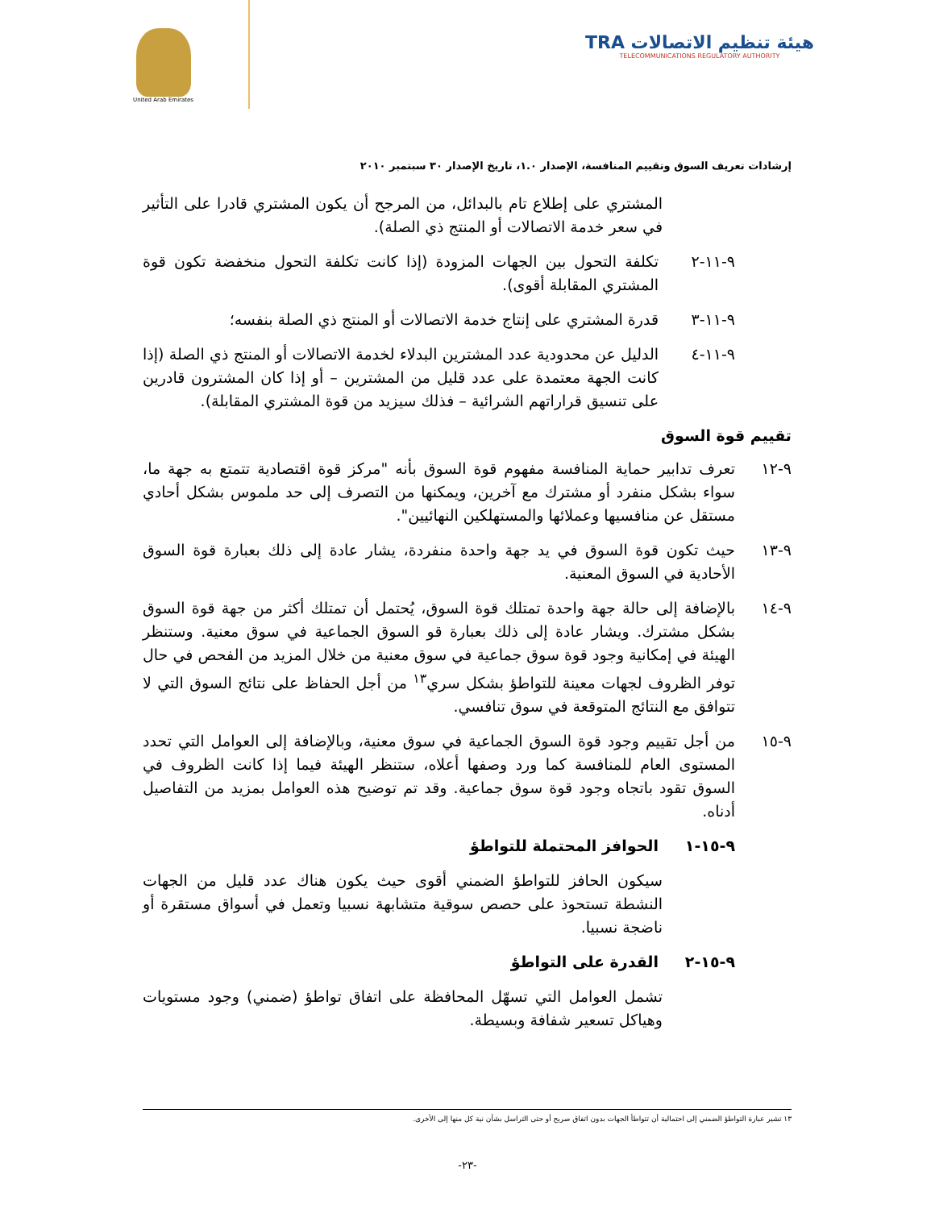هيئة تنظيم الاتصالات TRA
TELECOMMUNICATIONS REGULATORY AUTHORITY
United Arab Emirates
إرشادات تعريف السوق وتقييم المنافسة، الإصدار ١.٠، تاريخ الإصدار ٣٠ سبتمبر ٢٠١٠
المشتري على إطلاع تام بالبدائل، من المرجح أن يكون المشتري قادرا على التأثير في سعر خدمة الاتصالات أو المنتج ذي الصلة).
٩-١١-٢ تكلفة التحول بين الجهات المزودة (إذا كانت تكلفة التحول منخفضة تكون قوة المشتري المقابلة أقوى).
٩-١١-٣ قدرة المشتري على إنتاج خدمة الاتصالات أو المنتج ذي الصلة بنفسه؛
٩-١١-٤ الدليل عن محدودية عدد المشترين البدلاء لخدمة الاتصالات أو المنتج ذي الصلة (إذا كانت الجهة معتمدة على عدد قليل من المشترين – أو إذا كان المشترون قادرين على تنسيق قراراتهم الشرائية – فذلك سيزيد من قوة المشتري المقابلة).
تقييم قوة السوق
٩-١٢ تعرف تدابير حماية المنافسة مفهوم قوة السوق بأنه "مركز قوة اقتصادية تتمتع به جهة ما، سواء بشكل منفرد أو مشترك مع آخرين، ويمكنها من التصرف إلى حد ملموس بشكل أحادي مستقل عن منافسيها وعملائها والمستهلكين النهائيين".
٩-١٣ حيث تكون قوة السوق في يد جهة واحدة منفردة، يشار عادة إلى ذلك بعبارة قوة السوق الأحادية في السوق المعنية.
٩-١٤ بالإضافة إلى حالة جهة واحدة تمتلك قوة السوق، يُحتمل أن تمتلك أكثر من جهة قوة السوق بشكل مشترك. ويشار عادة إلى ذلك بعبارة قو السوق الجماعية في سوق معنية. وستنظر الهيئة في إمكانية وجود قوة سوق جماعية في سوق معنية من خلال المزيد من الفحص في حال توفر الظروف لجهات معينة للتواطؤ بشكل سري<sup>١٣</sup> من أجل الحفاظ على نتائج السوق التي لا تتوافق مع النتائج المتوقعة في سوق تنافسي.
٩-١٥ من أجل تقييم وجود قوة السوق الجماعية في سوق معنية، وبالإضافة إلى العوامل التي تحدد المستوى العام للمنافسة كما ورد وصفها أعلاه، ستنظر الهيئة فيما إذا كانت الظروف في السوق تقود باتجاه وجود قوة سوق جماعية. وقد تم توضيح هذه العوامل بمزيد من التفاصيل أدناه.
٩-١٥-١ الحوافز المحتملة للتواطؤ
سيكون الحافز للتواطؤ الضمني أقوى حيث يكون هناك عدد قليل من الجهات النشطة تستحوذ على حصص سوقية متشابهة نسبيا وتعمل في أسواق مستقرة أو ناضجة نسبيا.
٩-١٥-٢ القدرة على التواطؤ
تشمل العوامل التي تسهّل المحافظة على اتفاق تواطؤ (ضمني) وجود مستويات وهياكل تسعير شفافة وبسيطة.
١٣ تشير عبارة التواطؤ الضمني إلى احتمالية أن تتواطأ الجهات بدون اتفاق صريح أو حتى التراسل بشأن نية كل منها إلى الأخرى.
-٢٣-